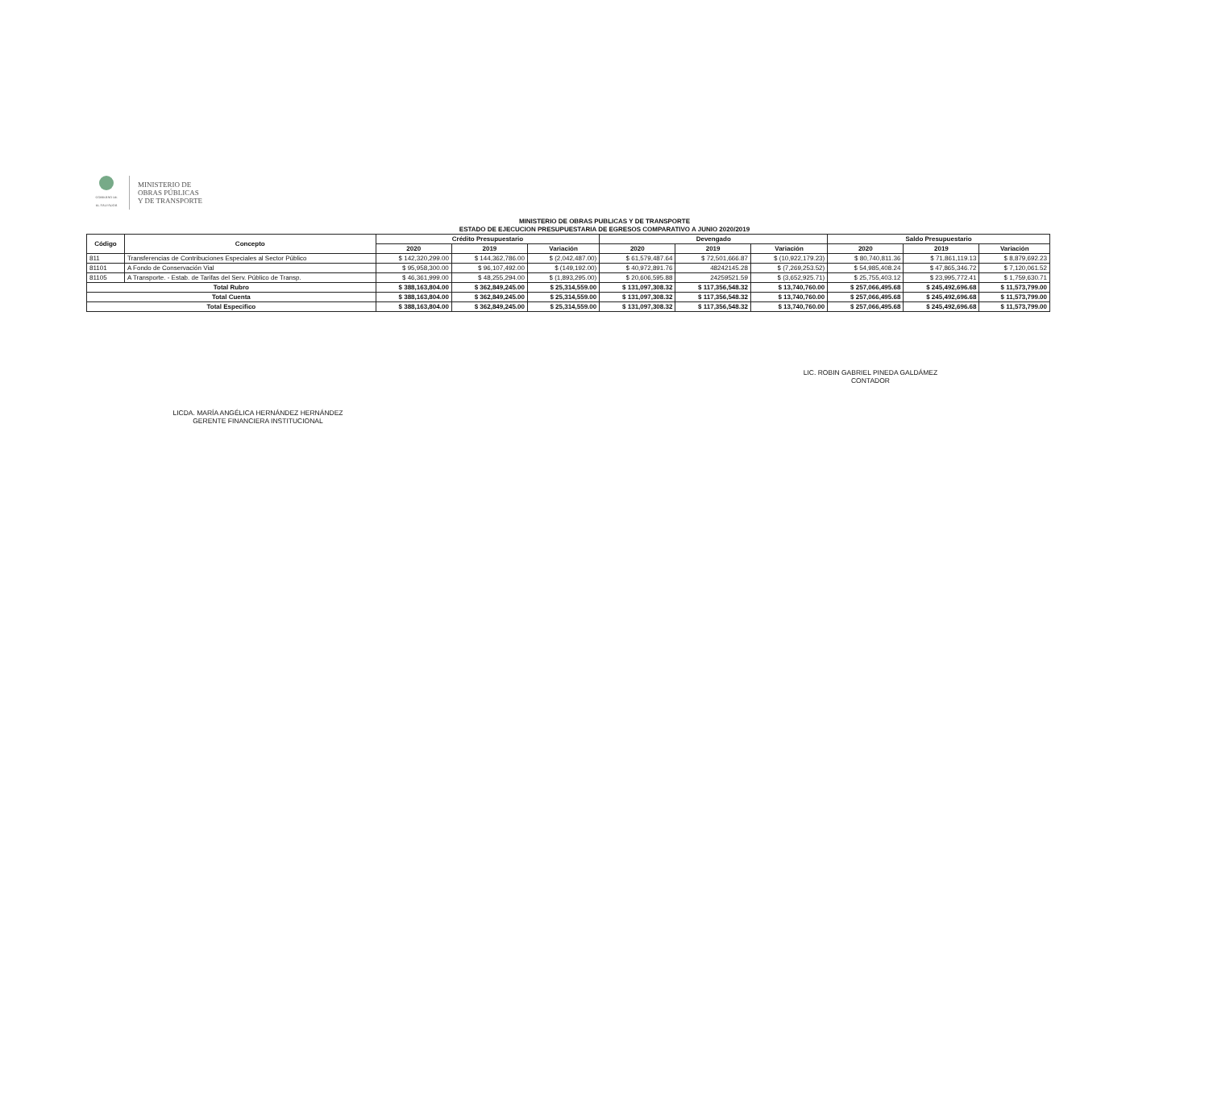GOBIERNO DE
EL SALVADOR
MINISTERIO DE
OBRAS PÚBLICAS
Y DE TRANSPORTE
MINISTERIO DE OBRAS PUBLICAS Y DE TRANSPORTE
ESTADO DE EJECUCION PRESUPUESTARIA DE EGRESOS COMPARATIVO A JUNIO 2020/2019
| Código | Concepto | Crédito Presupuestario | | | Devengado | | | Saldo Presupuestario | | |
| --- | --- | --- | --- | --- | --- | --- | --- | --- | --- | --- |
| | | 2020 | 2019 | Variación | 2020 | 2019 | Variación | 2020 | 2019 | Variación |
| 811 | Transferencias de Contribuciones Especiales al Sector Público | $ 142,320,299.00 | $ 144,362,786.00 | $ (2,042,487.00) | $ 61,579,487.64 | $ 72,501,666.87 | $ (10,922,179.23) | $ 80,740,811.36 | $ 71,861,119.13 | $ 8,879,692.23 |
| 81101 | A Fondo de Conservación Vial | $ 95,958,300.00 | $ 96,107,492.00 | $ (149,192.00) | $ 40,972,891.76 | 48242145.28 | $ (7,269,253.52) | $ 54,985,408.24 | $ 47,865,346.72 | $ 7,120,061.52 |
| 81105 | A Transporte. - Estab. de Tarifas del Serv. Público de Transp. | $ 46,361,999.00 | $ 48,255,294.00 | $ (1,893,295.00) | $ 20,606,595.88 | 24259521.59 | $ (3,652,925.71) | $ 25,755,403.12 | $ 23,995,772.41 | $ 1,759,630.71 |
| Total Rubro | | $ 388,163,804.00 | $ 362,849,245.00 | $ 25,314,559.00 | $ 131,097,308.32 | $ 117,356,548.32 | $ 13,740,760.00 | $ 257,066,495.68 | $ 245,492,696.68 | $ 11,573,799.00 |
| Total Cuenta | | $ 388,163,804.00 | $ 362,849,245.00 | $ 25,314,559.00 | $ 131,097,308.32 | $ 117,356,548.32 | $ 13,740,760.00 | $ 257,066,495.68 | $ 245,492,696.68 | $ 11,573,799.00 |
| Total Especifico | | $ 388,163,804.00 | $ 362,849,245.00 | $ 25,314,559.00 | $ 131,097,308.32 | $ 117,356,548.32 | $ 13,740,760.00 | $ 257,066,495.68 | $ 245,492,696.68 | $ 11,573,799.00 |
LICDA. MARÍA ANGÉLICA HERNÁNDEZ HERNÁNDEZ
GERENTE FINANCIERA INSTITUCIONAL
LIC. ROBIN GABRIEL PINEDA GALDÁMEZ
CONTADOR